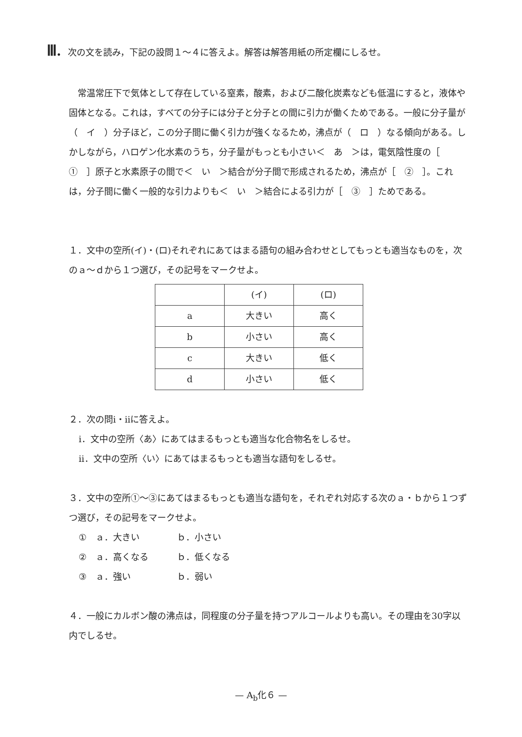Ⅲ. 次の文を読み，下記の設問１～４に答えよ。解答は解答用紙の所定欄にしるせ。
 常温常圧下で気体として存在している窒素，酸素，および二酸化炭素なども低温にすると，液体や固体となる。これは，すべての分子には分子と分子との間に引力が働くためである。一般に分子量が（　イ　）分子ほど，この分子間に働く引力が強くなるため，沸点が（　ロ　）なる傾向がある。しかしながら，ハロゲン化水素のうち，分子量がもっとも小さい＜　あ　＞は，電気陰性度の［　①　］原子と水素原子の間で＜　い　＞結合が分子間で形成されるため，沸点が［　②　］。これは，分子間に働く一般的な引力よりも＜　い　＞結合による引力が［　③　］ためである。
１．文中の空所(イ)・(ロ)それぞれにあてはまる語句の組み合わせとしてもっとも適当なものを，次のａ～ｄから１つ選び，その記号をマークせよ。
| | (イ) | (ロ) |
| a | 大きい | 高く |
| b | 小さい | 高く |
| c | 大きい | 低く |
| d | 小さい | 低く |
２．次の問ⅰ・ⅱに答えよ。
ⅰ．文中の空所〈あ〉にあてはまるもっとも適当な化合物名をしるせ。
ⅱ．文中の空所〈い〉にあてはまるもっとも適当な語句をしるせ。
３．文中の空所①～③にあてはまるもっとも適当な語句を，それぞれ対応する次のａ・ｂから１つずつ選び，その記号をマークせよ。
①　ａ．大きい ｂ．小さい
②　ａ．高くなる ｂ．低くなる
③　ａ．強い ｂ．弱い
４．一般にカルボン酸の沸点は，同程度の分子量を持つアルコールよりも高い。その理由を30字以内でしるせ。
— A<sub>b</sub>化６ —